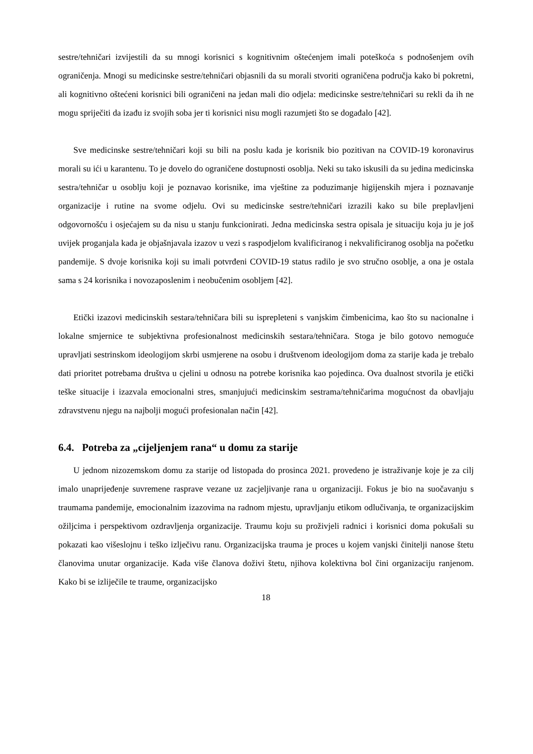sestre/tehničari izvijestili da su mnogi korisnici s kognitivnim oštećenjem imali poteškoća s podnošenjem ovih ograničenja. Mnogi su medicinske sestre/tehničari objasnili da su morali stvoriti ograničena područja kako bi pokretni, ali kognitivno oštećeni korisnici bili ograničeni na jedan mali dio odjela: medicinske sestre/tehničari su rekli da ih ne mogu spriječiti da izađu iz svojih soba jer ti korisnici nisu mogli razumjeti što se događalo [42].
Sve medicinske sestre/tehničari koji su bili na poslu kada je korisnik bio pozitivan na COVID-19 koronavirus morali su ići u karantenu. To je dovelo do ograničene dostupnosti osoblja. Neki su tako iskusili da su jedina medicinska sestra/tehničar u osoblju koji je poznavao korisnike, ima vještine za poduzimanje higijenskih mjera i poznavanje organizacije i rutine na svome odjelu. Ovi su medicinske sestre/tehničari izrazili kako su bile preplavljeni odgovornošću i osjećajem su da nisu u stanju funkcionirati. Jedna medicinska sestra opisala je situaciju koja ju je još uvijek proganjala kada je objašnjavala izazov u vezi s raspodjelom kvalificiranog i nekvalificiranog osoblja na početku pandemije. S dvoje korisnika koji su imali potvrđeni COVID-19 status radilo je svo stručno osoblje, a ona je ostala sama s 24 korisnika i novozaposlenim i neobučenim osobljem [42].
Etički izazovi medicinskih sestara/tehničara bili su isprepleteni s vanjskim čimbenicima, kao što su nacionalne i lokalne smjernice te subjektivna profesionalnost medicinskih sestara/tehničara. Stoga je bilo gotovo nemoguće upravljati sestrinskom ideologijom skrbi usmjerene na osobu i društvenom ideologijom doma za starije kada je trebalo dati prioritet potrebama društva u cjelini u odnosu na potrebe korisnika kao pojedinca. Ova dualnost stvorila je etički teške situacije i izazvala emocionalni stres, smanjujući medicinskim sestrama/tehničarima mogućnost da obavljaju zdravstvenu njegu na najbolji mogući profesionalan način [42].
6.4. Potreba za „cijeljenjem rana“ u domu za starije
U jednom nizozemskom domu za starije od listopada do prosinca 2021. provedeno je istraživanje koje je za cilj imalo unaprijeđenje suvremene rasprave vezane uz zacjeljivanje rana u organizaciji. Fokus je bio na suočavanju s traumama pandemije, emocionalnim izazovima na radnom mjestu, upravljanju etikom odlučivanja, te organizacijskim ožiljcima i perspektivom ozdravljenja organizacije. Traumu koju su proživjeli radnici i korisnici doma pokušali su pokazati kao višeslojnu i teško izlječivu ranu. Organizacijska trauma je proces u kojem vanjski činitelji nanose štetu članovima unutar organizacije. Kada više članova doživi štetu, njihova kolektivna bol čini organizaciju ranjenom. Kako bi se izliječile te traume, organizacijsko
18